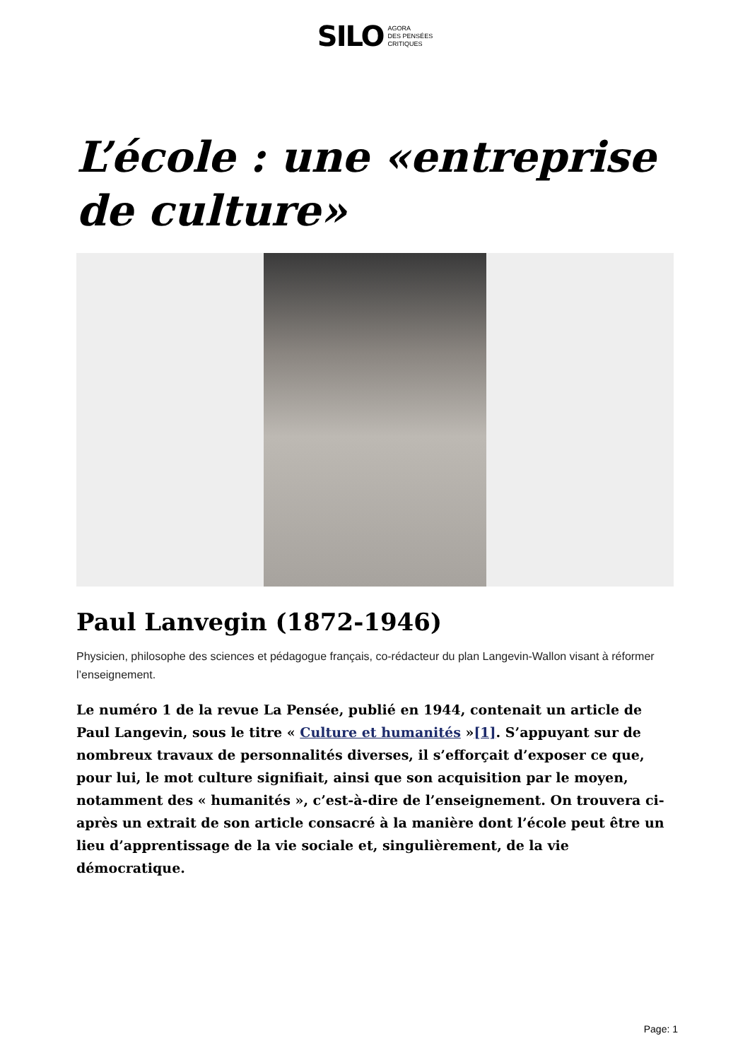SILO AGORA
DES PENSÉES
CRITIQUES
L’école : une «entreprise de culture»
Paul Lanvegin (1872-1946)
Physicien, philosophe des sciences et pédagogue français, co-rédacteur du plan Langevin-Wallon visant à réformer l’enseignement.
Le numéro 1 de la revue La Pensée, publié en 1944, contenait un article de Paul Langevin, sous le titre « Culture et humanités »[1]. S’appuyant sur de nombreux travaux de personnalités diverses, il s’efforçait d’exposer ce que, pour lui, le mot culture signifiait, ainsi que son acquisition par le moyen, notamment des « humanités », c’est-à-dire de l’enseignement. On trouvera ci-après un extrait de son article consacré à la manière dont l’école peut être un lieu d’apprentissage de la vie sociale et, singulièrement, de la vie démocratique.
Page: 1